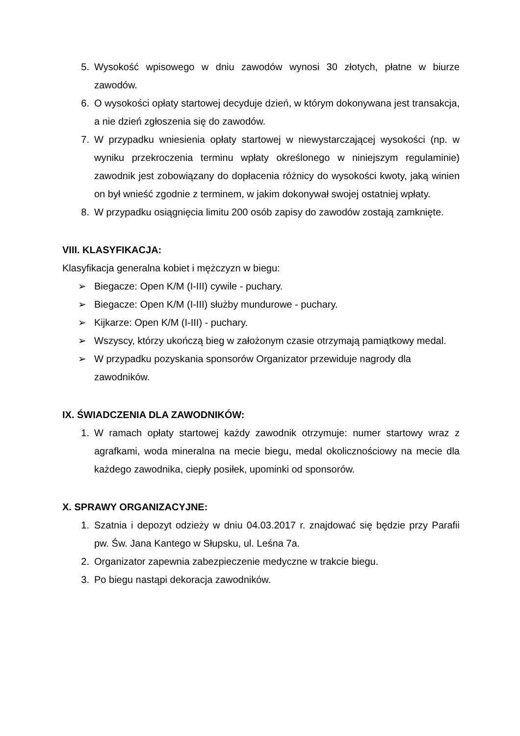5. Wysokość wpisowego w dniu zawodów wynosi 30 złotych, płatne w biurze zawodów.
6. O wysokości opłaty startowej decyduje dzień, w którym dokonywana jest transakcja, a nie dzień zgłoszenia się do zawodów.
7. W przypadku wniesienia opłaty startowej w niewystarczającej wysokości (np. w wyniku przekroczenia terminu wpłaty określonego w niniejszym regulaminie) zawodnik jest zobowiązany do dopłacenia różnicy do wysokości kwoty, jaką winien on był wnieść zgodnie z terminem, w jakim dokonywał swojej ostatniej wpłaty.
8. W przypadku osiągnięcia limitu 200 osób zapisy do zawodów zostają zamknięte.
VIII. KLASYFIKACJA:
Klasyfikacja generalna kobiet i mężczyzn w biegu:
➢ Biegacze: Open K/M (I-III) cywile - puchary.
➢ Biegacze: Open K/M (I-III) służby mundurowe - puchary.
➢ Kijkarze: Open K/M (I-III) - puchary.
➢ Wszyscy, którzy ukończą bieg w założonym czasie otrzymają pamiątkowy medal.
➢ W przypadku pozyskania sponsorów Organizator przewiduje nagrody dla zawodników.
IX. ŚWIADCZENIA DLA ZAWODNIKÓW:
1. W ramach opłaty startowej każdy zawodnik otrzymuje: numer startowy wraz z agrafkami, woda mineralna na mecie biegu, medal okolicznościowy na mecie dla każdego zawodnika, ciepły posiłek, upominki od sponsorów.
X. SPRAWY ORGANIZACYJNE:
1. Szatnia i depozyt odzieży w dniu 04.03.2017 r. znajdować się będzie przy Parafii pw. Św. Jana Kantego w Słupsku, ul. Leśna 7a.
2. Organizator zapewnia zabezpieczenie medyczne w trakcie biegu.
3. Po biegu nastąpi dekoracja zawodników.